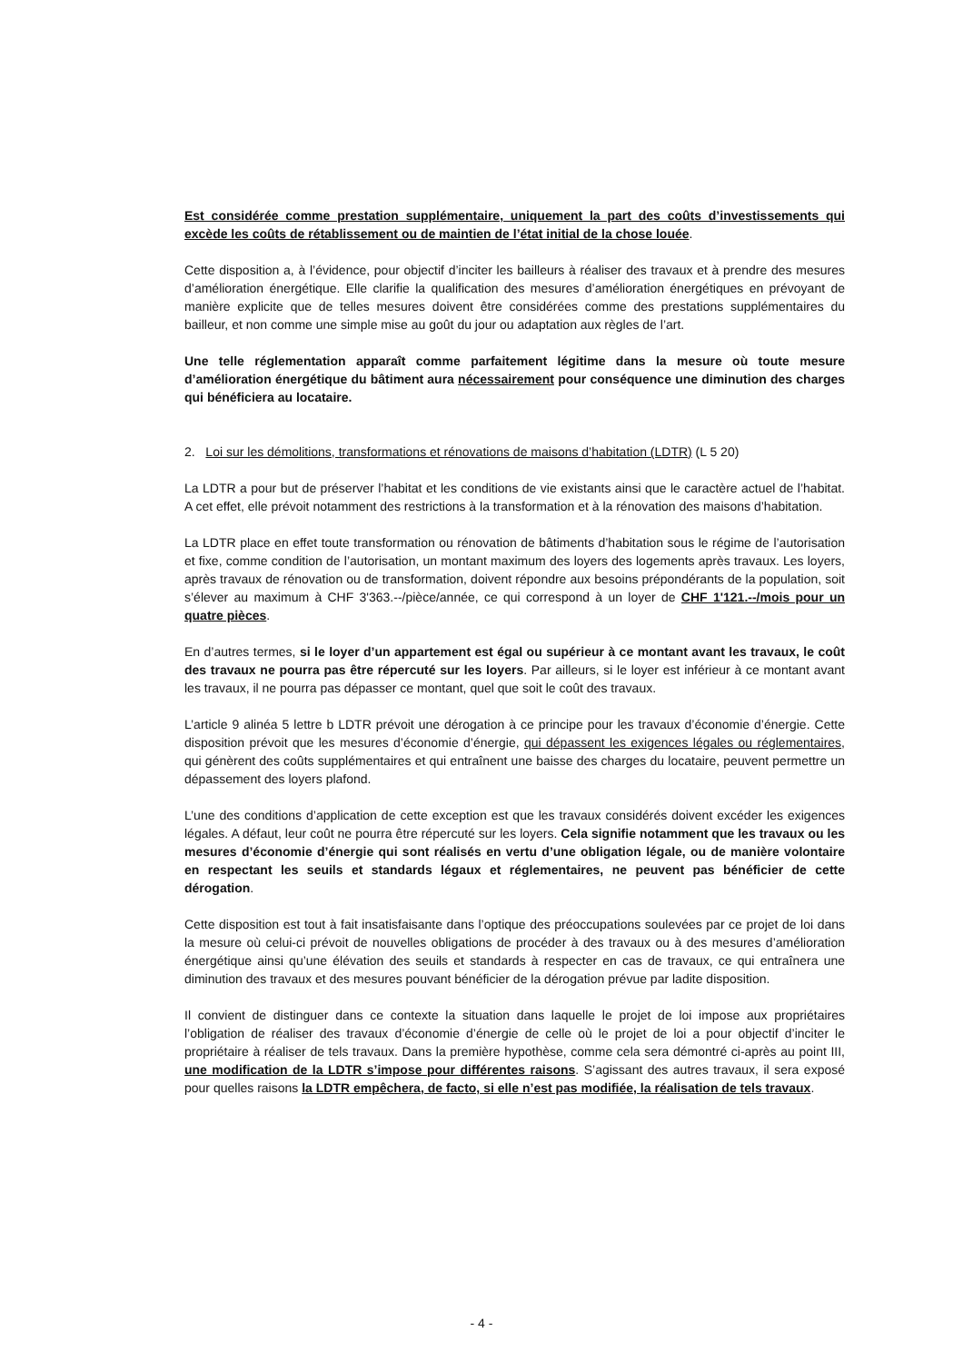Est considérée comme prestation supplémentaire, uniquement la part des coûts d’investissements qui excède les coûts de rétablissement ou de maintien de l’état initial de la chose louée.
Cette disposition a, à l’évidence, pour objectif d’inciter les bailleurs à réaliser des travaux et à prendre des mesures d’amélioration énergétique. Elle clarifie la qualification des mesures d’amélioration énergétiques en prévoyant de manière explicite que de telles mesures doivent être considérées comme des prestations supplémentaires du bailleur, et non comme une simple mise au goût du jour ou adaptation aux règles de l’art.
Une telle réglementation apparaît comme parfaitement légitime dans la mesure où toute mesure d’amélioration énergétique du bâtiment aura nécessairement pour conséquence une diminution des charges qui bénéficiera au locataire.
2. Loi sur les démolitions, transformations et rénovations de maisons d’habitation (LDTR) (L 5 20)
La LDTR a pour but de préserver l’habitat et les conditions de vie existants ainsi que le caractère actuel de l’habitat. A cet effet, elle prévoit notamment des restrictions à la transformation et à la rénovation des maisons d’habitation.
La LDTR place en effet toute transformation ou rénovation de bâtiments d’habitation sous le régime de l’autorisation et fixe, comme condition de l’autorisation, un montant maximum des loyers des logements après travaux. Les loyers, après travaux de rénovation ou de transformation, doivent répondre aux besoins prépondérants de la population, soit s’élever au maximum à CHF 3'363.--/pièce/année, ce qui correspond à un loyer de CHF 1'121.--/mois pour un quatre pièces.
En d’autres termes, si le loyer d’un appartement est égal ou supérieur à ce montant avant les travaux, le coût des travaux ne pourra pas être répercuté sur les loyers. Par ailleurs, si le loyer est inférieur à ce montant avant les travaux, il ne pourra pas dépasser ce montant, quel que soit le coût des travaux.
L’article 9 alinéa 5 lettre b LDTR prévoit une dérogation à ce principe pour les travaux d’économie d’énergie. Cette disposition prévoit que les mesures d’économie d’énergie, qui dépassent les exigences légales ou réglementaires, qui génèrent des coûts supplémentaires et qui entraînent une baisse des charges du locataire, peuvent permettre un dépassement des loyers plafond.
L’une des conditions d’application de cette exception est que les travaux considérés doivent excéder les exigences légales. A défaut, leur coût ne pourra être répercuté sur les loyers. Cela signifie notamment que les travaux ou les mesures d’économie d’énergie qui sont réalisés en vertu d’une obligation légale, ou de manière volontaire en respectant les seuils et standards légaux et réglementaires, ne peuvent pas bénéficier de cette dérogation.
Cette disposition est tout à fait insatisfaisante dans l’optique des préoccupations soulevées par ce projet de loi dans la mesure où celui-ci prévoit de nouvelles obligations de procéder à des travaux ou à des mesures d’amélioration énergétique ainsi qu’une élévation des seuils et standards à respecter en cas de travaux, ce qui entraînera une diminution des travaux et des mesures pouvant bénéficier de la dérogation prévue par ladite disposition.
Il convient de distinguer dans ce contexte la situation dans laquelle le projet de loi impose aux propriétaires l’obligation de réaliser des travaux d’économie d’énergie de celle où le projet de loi a pour objectif d’inciter le propriétaire à réaliser de tels travaux. Dans la première hypothèse, comme cela sera démontré ci-après au point III, une modification de la LDTR s’impose pour différentes raisons. S’agissant des autres travaux, il sera exposé pour quelles raisons la LDTR empêchera, de facto, si elle n’est pas modifiée, la réalisation de tels travaux.
- 4 -